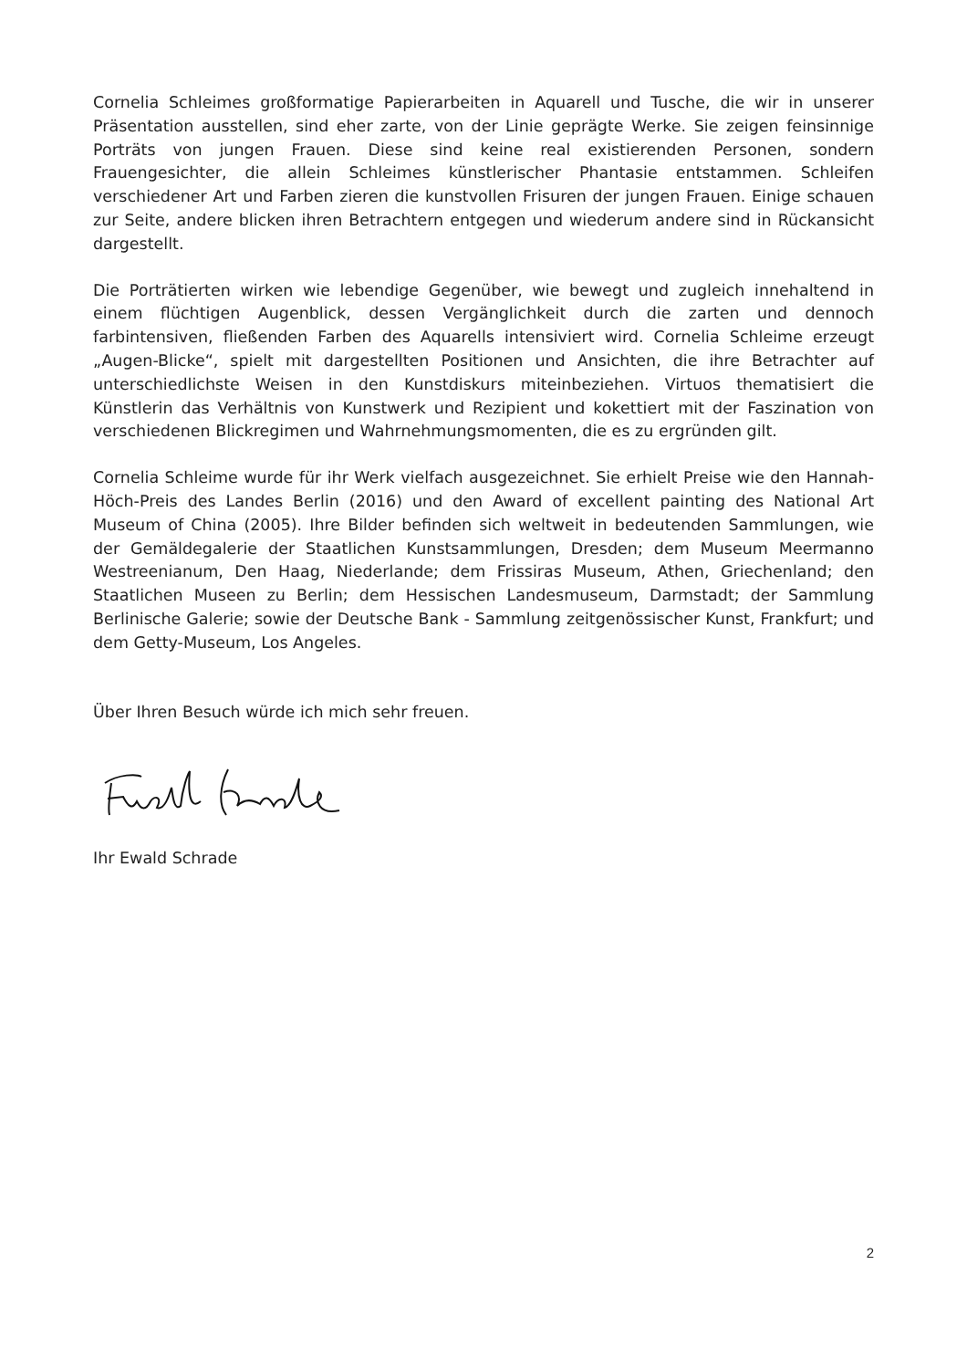Cornelia Schleimes großformatige Papierarbeiten in Aquarell und Tusche, die wir in unserer Präsentation ausstellen, sind eher zarte, von der Linie geprägte Werke. Sie zeigen feinsinnige Porträts von jungen Frauen. Diese sind keine real existierenden Personen, sondern Frauengesichter, die allein Schleimes künstlerischer Phantasie entstammen. Schleifen verschiedener Art und Farben zieren die kunstvollen Frisuren der jungen Frauen. Einige schauen zur Seite, andere blicken ihren Betrachtern entgegen und wiederum andere sind in Rückansicht dargestellt.
Die Porträtierten wirken wie lebendige Gegenüber, wie bewegt und zugleich innehaltend in einem flüchtigen Augenblick, dessen Vergänglichkeit durch die zarten und dennoch farbintensiven, fließenden Farben des Aquarells intensiviert wird. Cornelia Schleime erzeugt „Augen-Blicke“, spielt mit dargestellten Positionen und Ansichten, die ihre Betrachter auf unterschiedlichste Weisen in den Kunstdiskurs miteinbeziehen. Virtuos thematisiert die Künstlerin das Verhältnis von Kunstwerk und Rezipient und kokettiert mit der Faszination von verschiedenen Blickregimen und Wahrnehmungsmomenten, die es zu ergründen gilt.
Cornelia Schleime wurde für ihr Werk vielfach ausgezeichnet. Sie erhielt Preise wie den Hannah-Höch-Preis des Landes Berlin (2016) und den Award of excellent painting des National Art Museum of China (2005). Ihre Bilder befinden sich weltweit in bedeutenden Sammlungen, wie der Gemäldegalerie der Staatlichen Kunstsammlungen, Dresden; dem Museum Meermanno Westreenianum, Den Haag, Niederlande; dem Frissiras Museum, Athen, Griechenland; den Staatlichen Museen zu Berlin; dem Hessischen Landesmuseum, Darmstadt; der Sammlung Berlinische Galerie; sowie der Deutsche Bank - Sammlung zeitgenössischer Kunst, Frankfurt; und dem Getty-Museum, Los Angeles.
Über Ihren Besuch würde ich mich sehr freuen.
Ihr Ewald Schrade
2